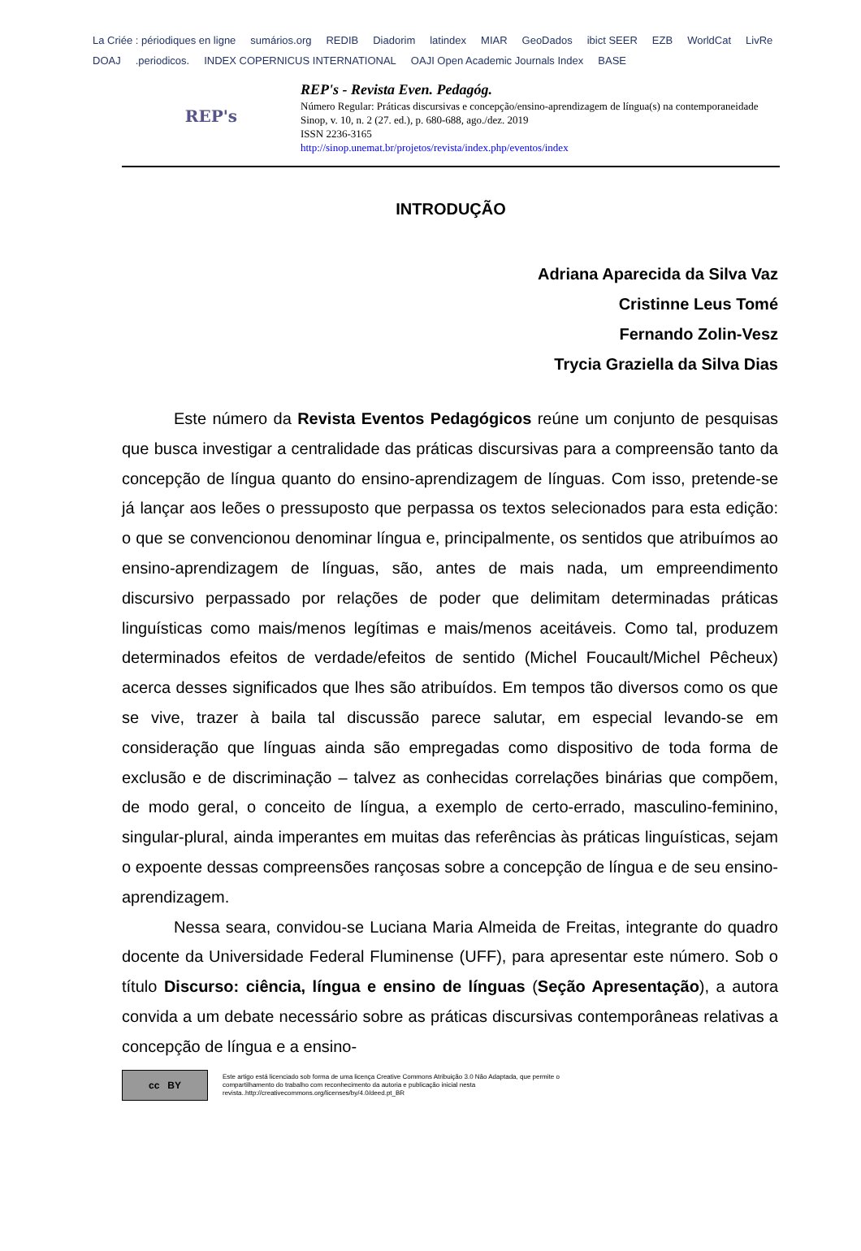La Criée : périodiques en ligne sumários.org REDIB Diadorim latindex MIAR GeoDados ibict SEER EZB WorldCat LivRe DOAJ .periodicos. INDEX COPERNICUS INTERNATIONAL OAJI Open Academic Journals Index BASE
REP's
REP's - Revista Even. Pedagóg.
Número Regular: Práticas discursivas e concepção/ensino-aprendizagem de língua(s) na contemporaneidade
Sinop, v. 10, n. 2 (27. ed.), p. 680-688, ago./dez. 2019
ISSN 2236-3165
http://sinop.unemat.br/projetos/revista/index.php/eventos/index
INTRODUÇÃO
Adriana Aparecida da Silva Vaz
Cristinne Leus Tomé
Fernando Zolin-Vesz
Trycia Graziella da Silva Dias
Este número da Revista Eventos Pedagógicos reúne um conjunto de pesquisas que busca investigar a centralidade das práticas discursivas para a compreensão tanto da concepção de língua quanto do ensino-aprendizagem de línguas. Com isso, pretende-se já lançar aos leões o pressuposto que perpassa os textos selecionados para esta edição: o que se convencionou denominar língua e, principalmente, os sentidos que atribuímos ao ensino-aprendizagem de línguas, são, antes de mais nada, um empreendimento discursivo perpassado por relações de poder que delimitam determinadas práticas linguísticas como mais/menos legítimas e mais/menos aceitáveis. Como tal, produzem determinados efeitos de verdade/efeitos de sentido (Michel Foucault/Michel Pêcheux) acerca desses significados que lhes são atribuídos. Em tempos tão diversos como os que se vive, trazer à baila tal discussão parece salutar, em especial levando-se em consideração que línguas ainda são empregadas como dispositivo de toda forma de exclusão e de discriminação – talvez as conhecidas correlações binárias que compõem, de modo geral, o conceito de língua, a exemplo de certo-errado, masculino-feminino, singular-plural, ainda imperantes em muitas das referências às práticas linguísticas, sejam o expoente dessas compreensões rançosas sobre a concepção de língua e de seu ensino-aprendizagem.
Nessa seara, convidou-se Luciana Maria Almeida de Freitas, integrante do quadro docente da Universidade Federal Fluminense (UFF), para apresentar este número. Sob o título Discurso: ciência, língua e ensino de línguas (Seção Apresentação), a autora convida a um debate necessário sobre as práticas discursivas contemporâneas relativas a concepção de língua e a ensino-
cc BY
Este artigo está licenciado sob forma de uma licença Creative Commons Atribuição 3.0 Não Adaptada, que permite o compartilhamento do trabalho com reconhecimento da autoria e publicação inicial nesta revista..http://creativecommons.org/licenses/by/4.0/deed.pt_BR